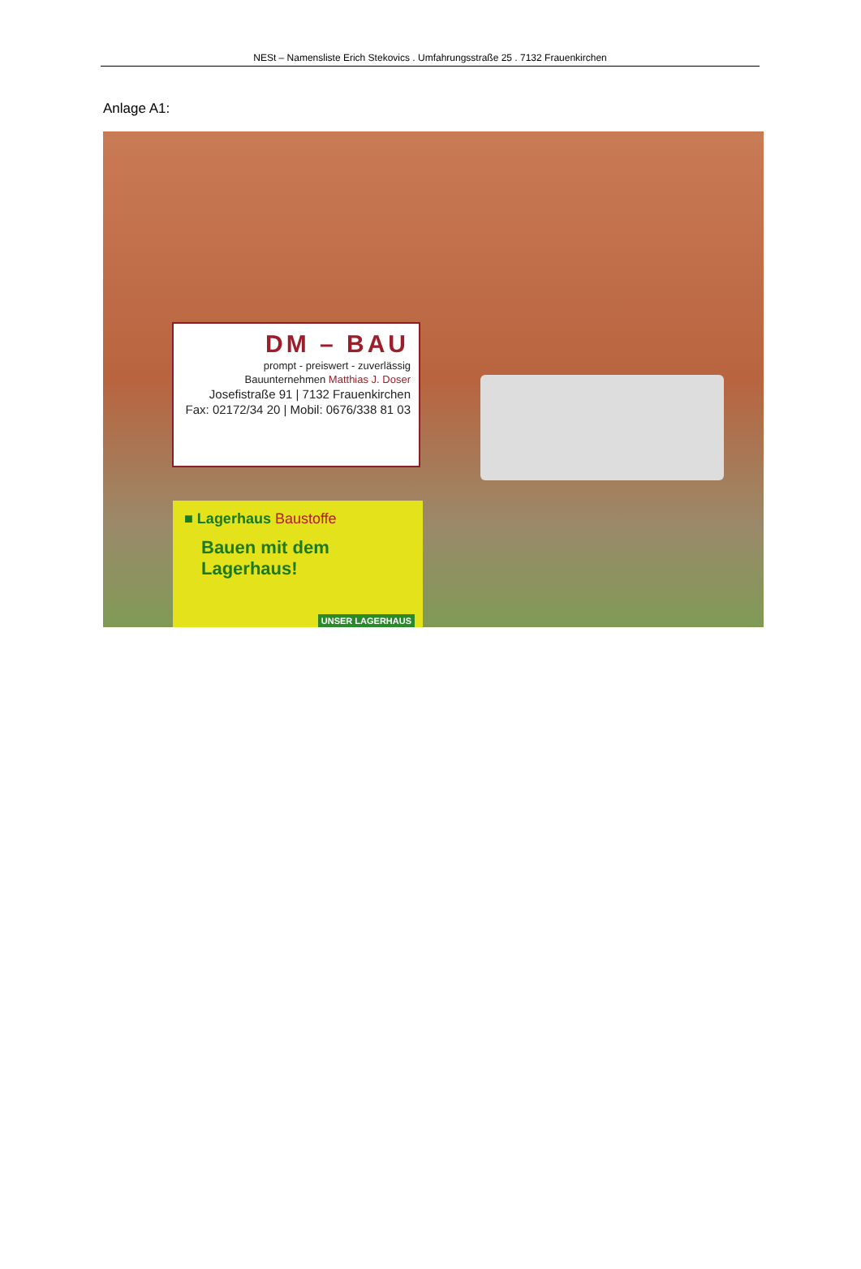NESt – Namensliste Erich Stekovics . Umfahrungsstraße 25 . 7132 Frauenkirchen
Anlage A1:
DM – BAU
prompt - preiswert - zuverlässig
Bauunternehmen Matthias J. Doser
Josefistraße 91 | 7132 Frauenkirchen
Fax: 02172/34 20 | Mobil: 0676/338 81 03
■ Lagerhaus Baustoffe
Bauen mit dem
Lagerhaus!
UNSER LAGERHAUS